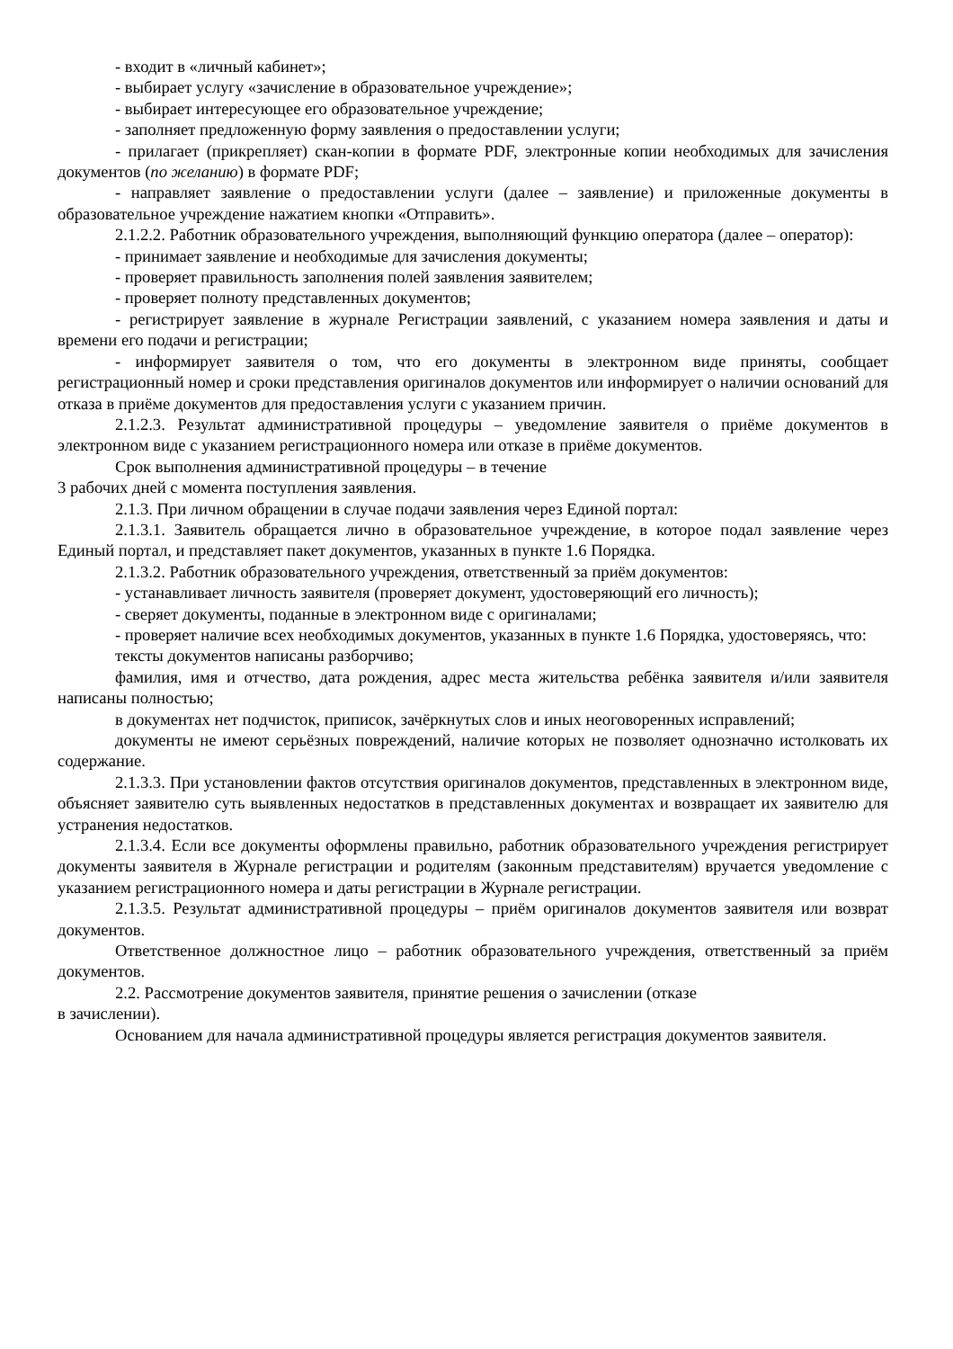- входит в «личный кабинет»;
- выбирает услугу «зачисление в образовательное учреждение»;
- выбирает интересующее его образовательное учреждение;
- заполняет предложенную форму заявления о предоставлении услуги;
- прилагает (прикрепляет) скан-копии в формате PDF, электронные копии необходимых для зачисления документов (по желанию) в формате PDF;
- направляет заявление о предоставлении услуги (далее – заявление) и приложенные документы в образовательное учреждение нажатием кнопки «Отправить».
2.1.2.2. Работник образовательного учреждения, выполняющий функцию оператора (далее – оператор):
- принимает заявление и необходимые для зачисления документы;
- проверяет правильность заполнения полей заявления заявителем;
- проверяет полноту представленных документов;
- регистрирует заявление в журнале Регистрации заявлений, с указанием номера заявления и даты и времени его подачи и регистрации;
- информирует заявителя о том, что его документы в электронном виде приняты, сообщает регистрационный номер и сроки представления оригиналов документов или информирует о наличии оснований для отказа в приёме документов для предоставления услуги с указанием причин.
2.1.2.3. Результат административной процедуры – уведомление заявителя о приёме документов в электронном виде с указанием регистрационного номера или отказе в приёме документов.
Срок выполнения административной процедуры – в течение
3 рабочих дней с момента поступления заявления.
2.1.3. При личном обращении в случае подачи заявления через Единой портал:
2.1.3.1. Заявитель обращается лично в образовательное учреждение, в которое подал заявление через Единый портал, и представляет пакет документов, указанных в пункте 1.6 Порядка.
2.1.3.2. Работник образовательного учреждения, ответственный за приём документов:
- устанавливает личность заявителя (проверяет документ, удостоверяющий его личность);
- сверяет документы, поданные в электронном виде с оригиналами;
- проверяет наличие всех необходимых документов, указанных в пункте 1.6 Порядка, удостоверяясь, что:
тексты документов написаны разборчиво;
фамилия, имя и отчество, дата рождения, адрес места жительства ребёнка заявителя и/или заявителя написаны полностью;
в документах нет подчисток, приписок, зачёркнутых слов и иных неоговоренных исправлений;
документы не имеют серьёзных повреждений, наличие которых не позволяет однозначно истолковать их содержание.
2.1.3.3. При установлении фактов отсутствия оригиналов документов, представленных в электронном виде, объясняет заявителю суть выявленных недостатков в представленных документах и возвращает их заявителю для устранения недостатков.
2.1.3.4. Если все документы оформлены правильно, работник образовательного учреждения регистрирует документы заявителя в Журнале регистрации и родителям (законным представителям) вручается уведомление с указанием регистрационного номера и даты регистрации в Журнале регистрации.
2.1.3.5. Результат административной процедуры – приём оригиналов документов заявителя или возврат документов.
Ответственное должностное лицо – работник образовательного учреждения, ответственный за приём документов.
2.2. Рассмотрение документов заявителя, принятие решения о зачислении (отказе
в зачислении).
Основанием для начала административной процедуры является регистрация документов заявителя.